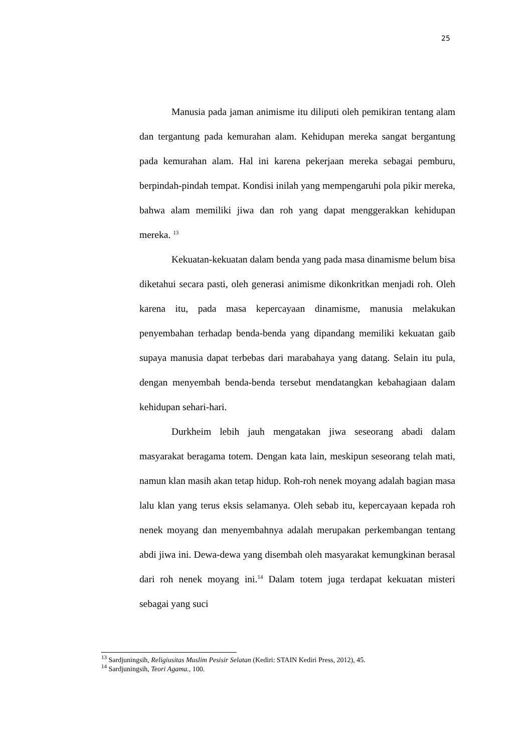25
Manusia pada jaman animisme itu diliputi oleh pemikiran tentang alam dan tergantung pada kemurahan alam. Kehidupan mereka sangat bergantung pada kemurahan alam. Hal ini karena pekerjaan mereka sebagai pemburu, berpindah-pindah tempat. Kondisi inilah yang mempengaruhi pola pikir mereka, bahwa alam memiliki jiwa dan roh yang dapat menggerakkan kehidupan mereka. <sup>13</sup>
Kekuatan-kekuatan dalam benda yang pada masa dinamisme belum bisa diketahui secara pasti, oleh generasi animisme dikonkritkan menjadi roh. Oleh karena itu, pada masa kepercayaan dinamisme, manusia melakukan penyembahan terhadap benda-benda yang dipandang memiliki kekuatan gaib supaya manusia dapat terbebas dari marabahaya yang datang. Selain itu pula, dengan menyembah benda-benda tersebut mendatangkan kebahagiaan dalam kehidupan sehari-hari.
Durkheim lebih jauh mengatakan jiwa seseorang abadi dalam masyarakat beragama totem. Dengan kata lain, meskipun seseorang telah mati, namun klan masih akan tetap hidup. Roh-roh nenek moyang adalah bagian masa lalu klan yang terus eksis selamanya. Oleh sebab itu, kepercayaan kepada roh nenek moyang dan menyembahnya adalah merupakan perkembangan tentang abdi jiwa ini. Dewa-dewa yang disembah oleh masyarakat kemungkinan berasal dari roh nenek moyang ini.<sup>14</sup> Dalam totem juga terdapat kekuatan misteri sebagai yang suci
<sup>13</sup> Sardjuningsih, Religiusitas Muslim Pesisir Selatan (Kediri: STAIN Kediri Press, 2012), 45.
<sup>14</sup> Sardjuningsih, Teori Agama., 100.